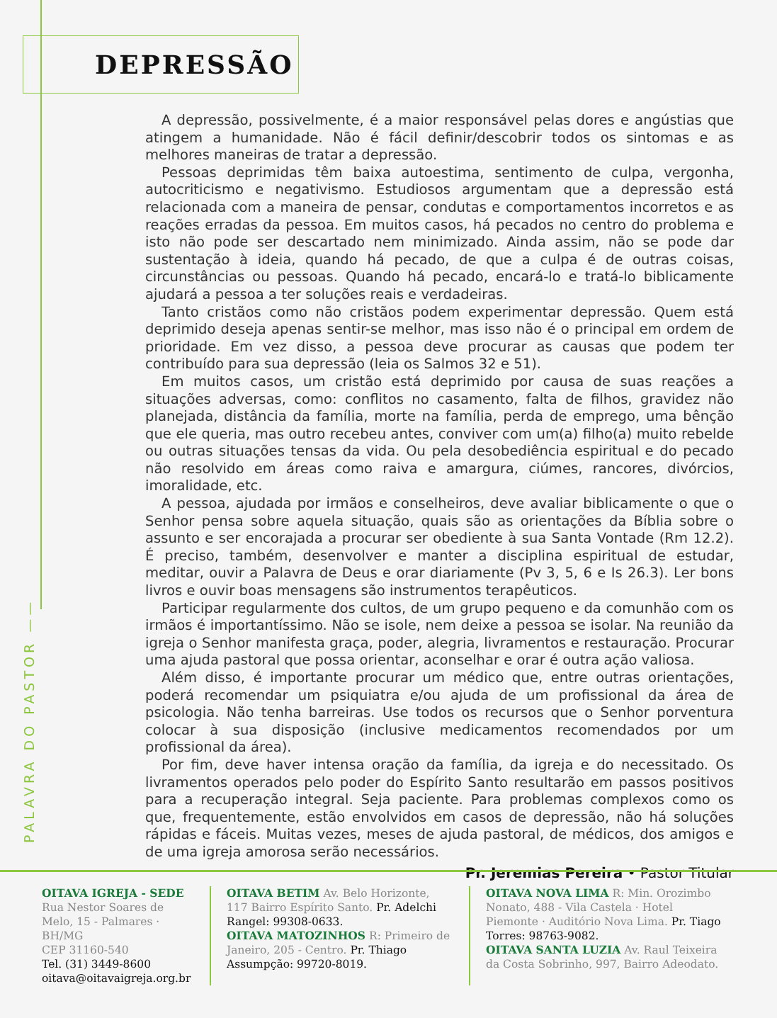DEPRESSÃO
A depressão, possivelmente, é a maior responsável pelas dores e angústias que atingem a humanidade. Não é fácil definir/descobrir todos os sintomas e as melhores maneiras de tratar a depressão.
Pessoas deprimidas têm baixa autoestima, sentimento de culpa, vergonha, autocriticismo e negativismo. Estudiosos argumentam que a depressão está relacionada com a maneira de pensar, condutas e comportamentos incorretos e as reações erradas da pessoa. Em muitos casos, há pecados no centro do problema e isto não pode ser descartado nem minimizado. Ainda assim, não se pode dar sustentação à ideia, quando há pecado, de que a culpa é de outras coisas, circunstâncias ou pessoas. Quando há pecado, encará-lo e tratá-lo biblicamente ajudará a pessoa a ter soluções reais e verdadeiras.
Tanto cristãos como não cristãos podem experimentar depressão. Quem está deprimido deseja apenas sentir-se melhor, mas isso não é o principal em ordem de prioridade. Em vez disso, a pessoa deve procurar as causas que podem ter contribuído para sua depressão (leia os Salmos 32 e 51).
Em muitos casos, um cristão está deprimido por causa de suas reações a situações adversas, como: conflitos no casamento, falta de filhos, gravidez não planejada, distância da família, morte na família, perda de emprego, uma bênção que ele queria, mas outro recebeu antes, conviver com um(a) filho(a) muito rebelde ou outras situações tensas da vida. Ou pela desobediência espiritual e do pecado não resolvido em áreas como raiva e amargura, ciúmes, rancores, divórcios, imoralidade, etc.
A pessoa, ajudada por irmãos e conselheiros, deve avaliar biblicamente o que o Senhor pensa sobre aquela situação, quais são as orientações da Bíblia sobre o assunto e ser encorajada a procurar ser obediente à sua Santa Vontade (Rm 12.2). É preciso, também, desenvolver e manter a disciplina espiritual de estudar, meditar, ouvir a Palavra de Deus e orar diariamente (Pv 3, 5, 6 e Is 26.3). Ler bons livros e ouvir boas mensagens são instrumentos terapêuticos.
Participar regularmente dos cultos, de um grupo pequeno e da comunhão com os irmãos é importantíssimo. Não se isole, nem deixe a pessoa se isolar. Na reunião da igreja o Senhor manifesta graça, poder, alegria, livramentos e restauração. Procurar uma ajuda pastoral que possa orientar, aconselhar e orar é outra ação valiosa.
Além disso, é importante procurar um médico que, entre outras orientações, poderá recomendar um psiquiatra e/ou ajuda de um profissional da área de psicologia. Não tenha barreiras. Use todos os recursos que o Senhor porventura colocar à sua disposição (inclusive medicamentos recomendados por um profissional da área).
Por fim, deve haver intensa oração da família, da igreja e do necessitado. Os livramentos operados pelo poder do Espírito Santo resultarão em passos positivos para a recuperação integral. Seja paciente. Para problemas complexos como os que, frequentemente, estão envolvidos em casos de depressão, não há soluções rápidas e fáceis. Muitas vezes, meses de ajuda pastoral, de médicos, dos amigos e de uma igreja amorosa serão necessários.
Pr. Jeremias Pereira • Pastor Titular
PALAVRA DO PASTOR ——
OITAVA IGREJA - SEDE
Rua Nestor Soares de Melo, 15 - Palmares · BH/MG
CEP 31160-540
Tel. (31) 3449-8600
oitava@oitavaigreja.org.br
OITAVA BETIM Av. Belo Horizonte, 117 Bairro Espírito Santo. Pr. Adelchi Rangel: 99308-0633.
OITAVA MATOZINHOS R: Primeiro de Janeiro, 205 - Centro. Pr. Thiago Assumpção: 99720-8019.
OITAVA NOVA LIMA R: Min. Orozimbo Nonato, 488 - Vila Castela · Hotel Piemonte · Auditório Nova Lima. Pr. Tiago Torres: 98763-9082.
OITAVA SANTA LUZIA Av. Raul Teixeira da Costa Sobrinho, 997, Bairro Adeodato.